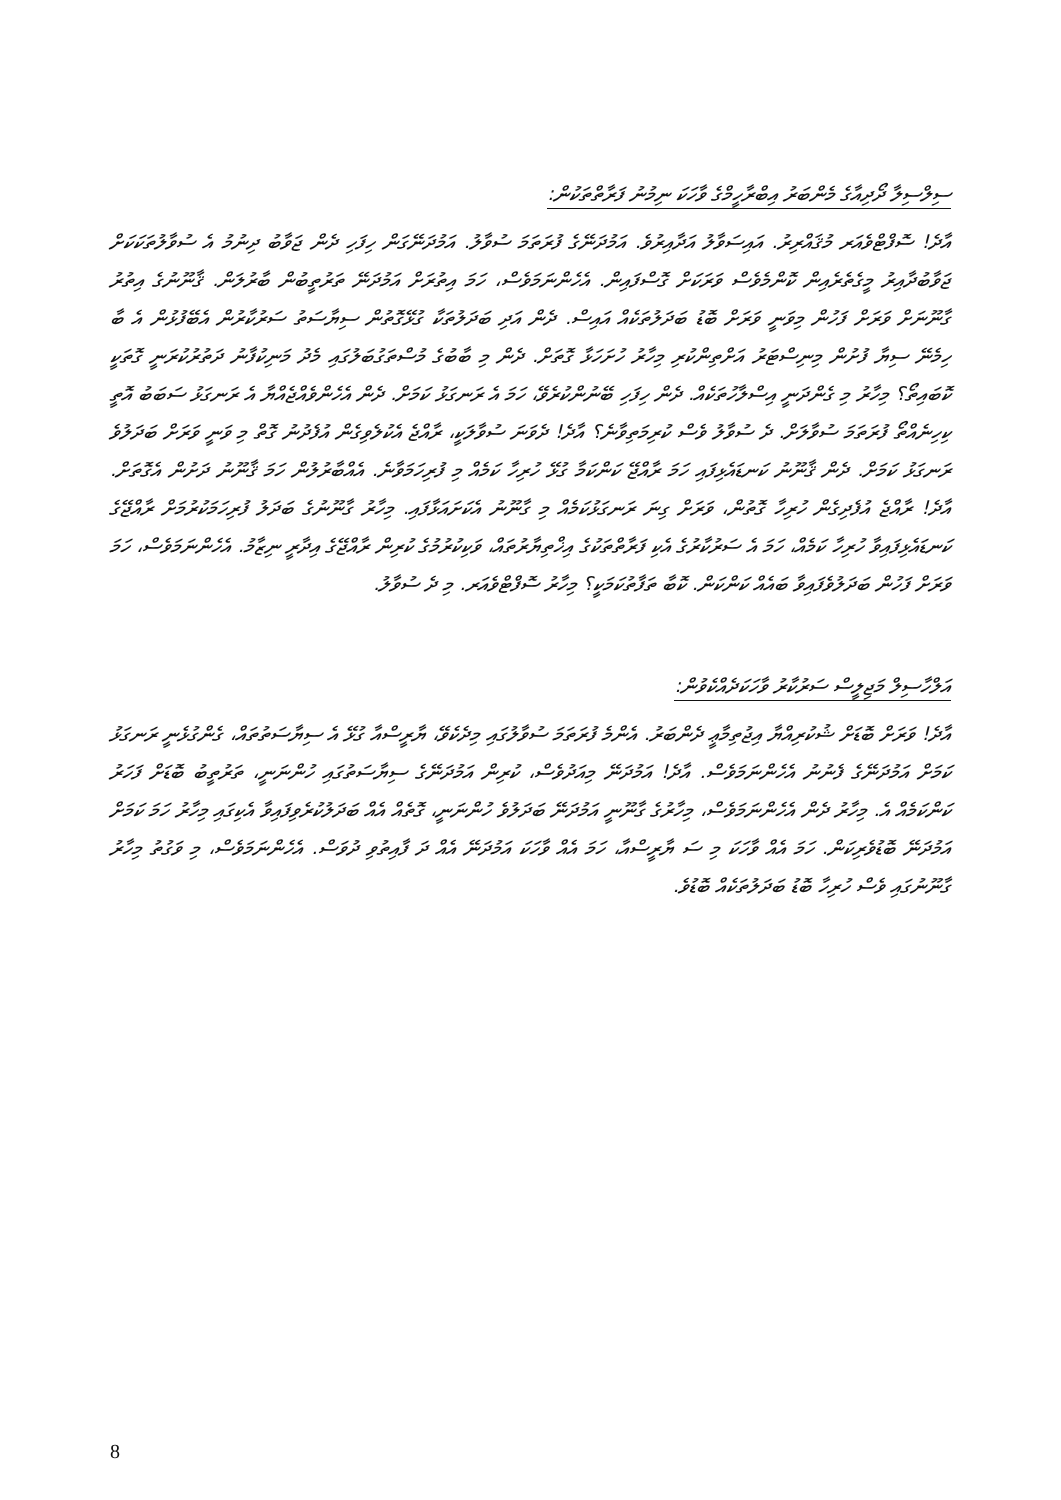ސިލްސިލާ ދޯދިއާގެ މެންބަރު އިބްރާހީމްގެ ވާހަކަ ނިމުނު ފަރާތްތަކުން:
އާދެ! ސޮފްޓްވެއަރ މުޤައްރިރު. އައިސަވާލު އަދާއިރުވެ. އަމުދަނޭގެ ފުރަތަމަ ސުވާލު. އަމުދަނޭގަން ހިފަހި ދެން ޖަވާބު ދިނުމު އެ ސުވާލުތަކަކަށް ޖަވާބުދާއިރު މީގެތެރެއިން ކޮންމެވެސް ވަރަކަށް ގޮސްފައިން. އެހެންނަމަވެސް، ހަމަ އިތުރަށް އަމުދަނޭ ތަރުތީބުން ބާރުލަން. ޤާނޫނުގެ އިތުރު ގާނޫނަށް ވަރަށް ފަހުން މިވަނީ ވަރަށް ބޮޑު ބަދަލުތަކެއް އައިސް. ދެން އަދި ބަދަލުތަކާ ގުޅޭގޮތުން ސިޔާސަތު ސަރުކާރުން އެބޭފުޅުން އެ ބާ ހިމެނޭ ސިޔާ ފުށުން މިނިސްޓަރު އަށްތިންކުރި މިހާރު ހުށަހަޅާ ގޮތަށް. ދެން މި ބާބުގެ މުސްތަގުބަލުގައި މެދު މަނިކުފާނު ދަތުރުކުރަނީ ގޮތަކީ ކޮބައިތޯ؟ މިހާރު މި ގެންދަނީ އިސްލާހުތަކެއް. ދެން ހިފަހި ބޭނުންކުރެވޭ، ހަމަ އެ ރަނގަޅު ކަމަށް. ދެން އެހެންވެއްޖެއްޔާ އެ ރަނގަޅު ސަބަބު އޮތީ ކިހިނެއްތޯ ފުރަތަމަ ސުވާލަށް. ދެ ސުވާލު ވެސް ކުރިމަތިވާނެ؟ އާދެ! ދެވަނަ ސުވާލަކީ، ރާއްޖެ އެކުލެވިގެން އުފެދުނު ގޮތް މި ވަނީ ވަރަށް ބަދަލުވެ ރަނގަޅު ކަމަށް. ދެން ޤާނޫނު ކަނޑައެޅިފައި ހަމަ ރާއްޖޭ ކަންކަމާ ގުޅޭ ހުރިހާ ކަމެއް މި ފުރިހަމަވާނެ. އެއްބާރުލުން ހަމަ ޤާނޫނު ދަށުން އެގޮތަށް. އާދެ! ރާއްޖެ އުފެދިގެން ހުރިހާ ގޮތުން، ވަރަށް ގިނަ ރަނގަޅުކަމެއް މި ގާނޫނު އެކަށައަޅާފައި. މިހާރު ގާނޫނުގެ ބަދަލު ފުރިހަމަކުރުމަށް ރާއްޖޭގެ ކަނޑައެޅިފައިވާ ހުރިހާ ކަމެއް، ހަމަ އެ ސަރުކާރުގެ އެކި ފަރާތްތަކުގެ އިޚްތިޔާރުތައް، ވަކިކުރުމުގެ ކުރިން ރާއްޖޭގެ އިދާރީ ނިޒާމު. އެހެންނަމަވެސް، ހަމަ ވަރަށް ފަހުން ބަދަލުވެފައިވާ ބައެއް ކަންކަން. ކޮބާ ތަފާތުކަމަކީ؟ މިހާރު ސޮފްޓްވެއަރ. މި ދެ ސުވާލު.
އަލްހާސިލް މަޖިލީސް ސަރުކާރު ވާހަކަދެއްކެވުން:
އާދެ! ވަރަށް ބޮޑަށް ޝުކުރިއްޔާ އިޖުތިމާޢީ ދެންބަރު. އެންމެ ފުރަތަމަ ސުވާލުގައި މިދެކެވޭ، ޔާރީސްއާ ގުޅޭ އެ ސިޔާސަތުތައް، ގެންގުޅެނީ ރަނގަޅު ކަމަށް އަމުދަނޭގެ ފެނުނު އެހެންނަމަވެސް. އާދެ! އަމުދަނޭ މިއަދުވެސް، ކުރިން އަމުދަނޭގެ ސިޔާސަތުގައި ހުންނަނީ، ތަރުތީބު ބޮޑަށް ފަހަރު ކަންކަމެއް އެ. މިހާރު ދެން އެހެންނަމަވެސް، މިހާރުގެ ގާނޫނީ އަމުދަނޭ ބަދަލުވެ ހުންނަނީ، ގޮތެއް އެއް ބަދަލުކުރެވިފައިވާ އެކިގައި މިހާރު ހަމަ ކަމަށް އަމުދަނޭ ބޮޑުވެރިކަން. ހަމަ އެއް ވާހަކަ މި ސަ ޔާރީސްއާ، ހަމަ އެއް ވާހަކަ އަމުދަނޭ އެއް ދަ ފާއިތުވި ދުވަސް. އެހެންނަމަވެސް، މި ވަގުތު މިހާރު ގާނޫނުގައި ވެސް ހުރިހާ ބޮޑު ބަދަލުތަކެއް ބޮޑުވެ.
8